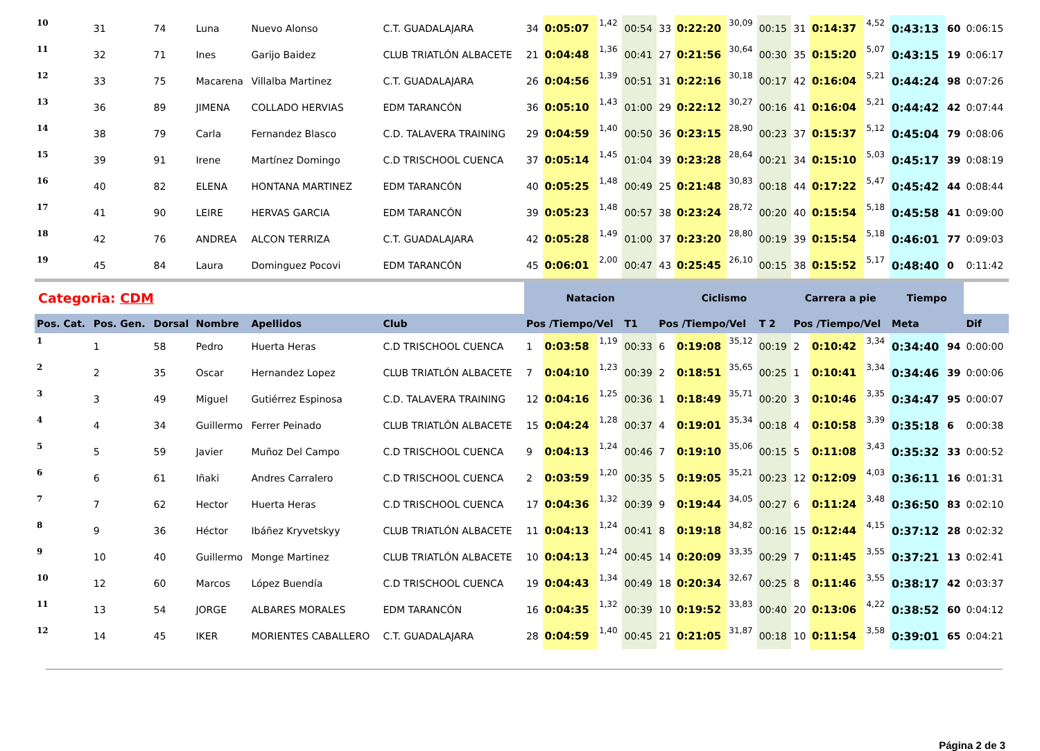| 10 | 31 | 74 | Luna | Nuevo Alonso | C.T. GUADALAJARA | 34 | 0:05:07 | 1,42 | 00:54 | 33 | 0:22:20 | 30,09 | 00:15 | 31 | 0:14:37 | 4,52 | 0:43:13 | 60 | 0:06:15 |
| 11 | 32 | 71 | Ines | Garijo Baidez | CLUB TRIATLÓN ALBACETE | 21 | 0:04:48 | 1,36 | 00:41 | 27 | 0:21:56 | 30,64 | 00:30 | 35 | 0:15:20 | 5,07 | 0:43:15 | 19 | 0:06:17 |
| 12 | 33 | 75 | Macarena | Villalba Martinez | C.T. GUADALAJARA | 26 | 0:04:56 | 1,39 | 00:51 | 31 | 0:22:16 | 30,18 | 00:17 | 42 | 0:16:04 | 5,21 | 0:44:24 | 98 | 0:07:26 |
| 13 | 36 | 89 | JIMENA | COLLADO HERVIAS | EDM TARANCÓN | 36 | 0:05:10 | 1,43 | 01:00 | 29 | 0:22:12 | 30,27 | 00:16 | 41 | 0:16:04 | 5,21 | 0:44:42 | 42 | 0:07:44 |
| 14 | 38 | 79 | Carla | Fernandez Blasco | C.D. TALAVERA TRAINING | 29 | 0:04:59 | 1,40 | 00:50 | 36 | 0:23:15 | 28,90 | 00:23 | 37 | 0:15:37 | 5,12 | 0:45:04 | 79 | 0:08:06 |
| 15 | 39 | 91 | Irene | Martínez Domingo | C.D TRISCHOOL CUENCA | 37 | 0:05:14 | 1,45 | 01:04 | 39 | 0:23:28 | 28,64 | 00:21 | 34 | 0:15:10 | 5,03 | 0:45:17 | 39 | 0:08:19 |
| 16 | 40 | 82 | ELENA | HONTANA MARTINEZ | EDM TARANCÓN | 40 | 0:05:25 | 1,48 | 00:49 | 25 | 0:21:48 | 30,83 | 00:18 | 44 | 0:17:22 | 5,47 | 0:45:42 | 44 | 0:08:44 |
| 17 | 41 | 90 | LEIRE | HERVAS GARCIA | EDM TARANCÓN | 39 | 0:05:23 | 1,48 | 00:57 | 38 | 0:23:24 | 28,72 | 00:20 | 40 | 0:15:54 | 5,18 | 0:45:58 | 41 | 0:09:00 |
| 18 | 42 | 76 | ANDREA | ALCON TERRIZA | C.T. GUADALAJARA | 42 | 0:05:28 | 1,49 | 01:00 | 37 | 0:23:20 | 28,80 | 00:19 | 39 | 0:15:54 | 5,18 | 0:46:01 | 77 | 0:09:03 |
| 19 | 45 | 84 | Laura | Dominguez Pocovi | EDM TARANCÓN | 45 | 0:06:01 | 2,00 | 00:47 | 43 | 0:25:45 | 26,10 | 00:15 | 38 | 0:15:52 | 5,17 | 0:48:40 | 0 | 0:11:42 |
| Categoria: CDM | | | | | | Natacion | | | | Ciclismo | | | | Carrera a pie | | | Tiempo | | |
| Pos. Cat. | Pos. Gen. | Dorsal | Nombre | Apellidos | Club | Pos /Tiempo/Vel | | | T1 | Pos /Tiempo/Vel | | | T 2 | Pos /Tiempo/Vel | | | Meta | | Dif |
| 1 | 1 | 58 | Pedro | Huerta Heras | C.D TRISCHOOL CUENCA | 1 | 0:03:58 | 1,19 | 00:33 | 6 | 0:19:08 | 35,12 | 00:19 | 2 | 0:10:42 | 3,34 | 0:34:40 | 94 | 0:00:00 |
| 2 | 2 | 35 | Oscar | Hernandez Lopez | CLUB TRIATLÓN ALBACETE | 7 | 0:04:10 | 1,23 | 00:39 | 2 | 0:18:51 | 35,65 | 00:25 | 1 | 0:10:41 | 3,34 | 0:34:46 | 39 | 0:00:06 |
| 3 | 3 | 49 | Miguel | Gutiérrez Espinosa | C.D. TALAVERA TRAINING | 12 | 0:04:16 | 1,25 | 00:36 | 1 | 0:18:49 | 35,71 | 00:20 | 3 | 0:10:46 | 3,35 | 0:34:47 | 95 | 0:00:07 |
| 4 | 4 | 34 | Guillermo | Ferrer Peinado | CLUB TRIATLÓN ALBACETE | 15 | 0:04:24 | 1,28 | 00:37 | 4 | 0:19:01 | 35,34 | 00:18 | 4 | 0:10:58 | 3,39 | 0:35:18 | 6 | 0:00:38 |
| 5 | 5 | 59 | Javier | Muñoz Del Campo | C.D TRISCHOOL CUENCA | 9 | 0:04:13 | 1,24 | 00:46 | 7 | 0:19:10 | 35,06 | 00:15 | 5 | 0:11:08 | 3,43 | 0:35:32 | 33 | 0:00:52 |
| 6 | 6 | 61 | Iñaki | Andres Carralero | C.D TRISCHOOL CUENCA | 2 | 0:03:59 | 1,20 | 00:35 | 5 | 0:19:05 | 35,21 | 00:23 | 12 | 0:12:09 | 4,03 | 0:36:11 | 16 | 0:01:31 |
| 7 | 7 | 62 | Hector | Huerta Heras | C.D TRISCHOOL CUENCA | 17 | 0:04:36 | 1,32 | 00:39 | 9 | 0:19:44 | 34,05 | 00:27 | 6 | 0:11:24 | 3,48 | 0:36:50 | 83 | 0:02:10 |
| 8 | 9 | 36 | Héctor | Ibáñez Kryvetskyy | CLUB TRIATLÓN ALBACETE | 11 | 0:04:13 | 1,24 | 00:41 | 8 | 0:19:18 | 34,82 | 00:16 | 15 | 0:12:44 | 4,15 | 0:37:12 | 28 | 0:02:32 |
| 9 | 10 | 40 | Guillermo | Monge Martinez | CLUB TRIATLÓN ALBACETE | 10 | 0:04:13 | 1,24 | 00:45 | 14 | 0:20:09 | 33,35 | 00:29 | 7 | 0:11:45 | 3,55 | 0:37:21 | 13 | 0:02:41 |
| 10 | 12 | 60 | Marcos | López Buendía | C.D TRISCHOOL CUENCA | 19 | 0:04:43 | 1,34 | 00:49 | 18 | 0:20:34 | 32,67 | 00:25 | 8 | 0:11:46 | 3,55 | 0:38:17 | 42 | 0:03:37 |
| 11 | 13 | 54 | JORGE | ALBARES MORALES | EDM TARANCÓN | 16 | 0:04:35 | 1,32 | 00:39 | 10 | 0:19:52 | 33,83 | 00:40 | 20 | 0:13:06 | 4,22 | 0:38:52 | 60 | 0:04:12 |
| 12 | 14 | 45 | IKER | MORIENTES CABALLERO | C.T. GUADALAJARA | 28 | 0:04:59 | 1,40 | 00:45 | 21 | 0:21:05 | 31,87 | 00:18 | 10 | 0:11:54 | 3,58 | 0:39:01 | 65 | 0:04:21 |
Página 2 de 3